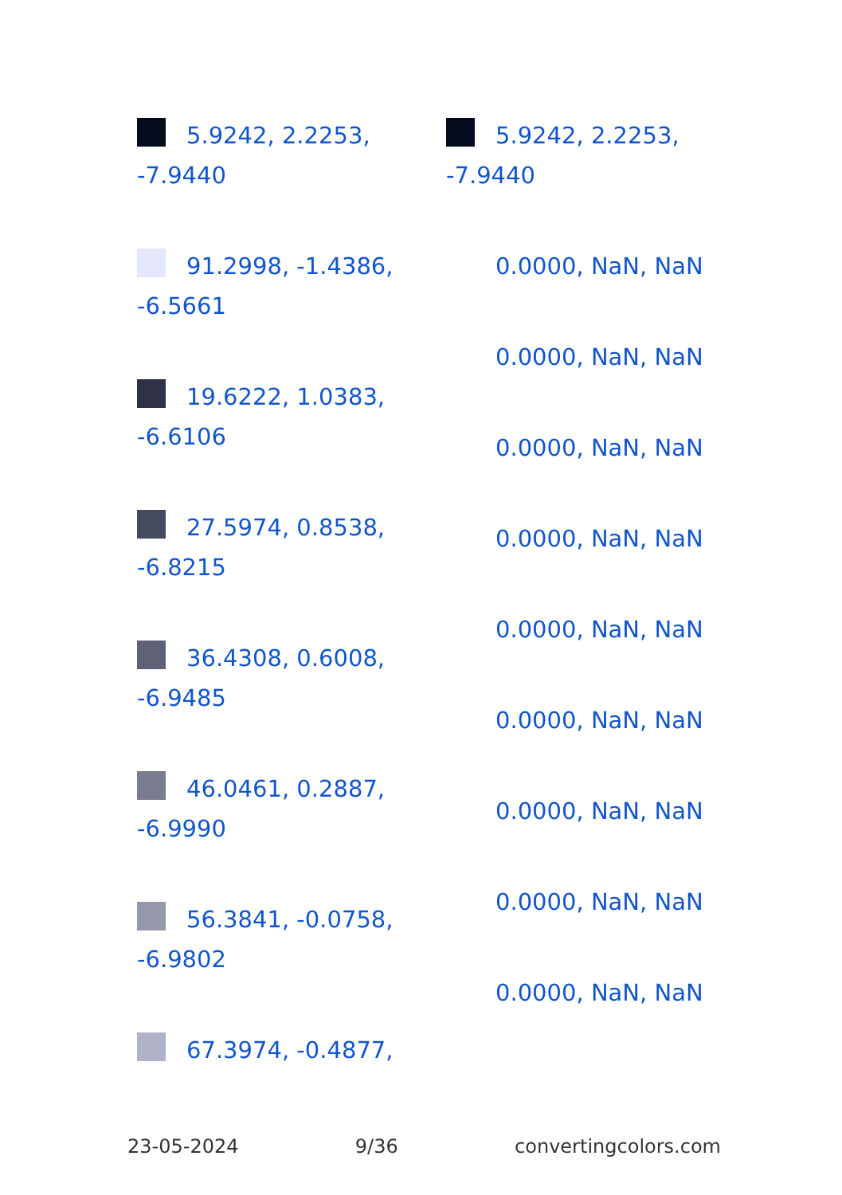5.9242, 2.2253, -7.9440
91.2998, -1.4386, -6.5661
19.6222, 1.0383, -6.6106
27.5974, 0.8538, -6.8215
36.4308, 0.6008, -6.9485
46.0461, 0.2887, -6.9990
56.3841, -0.0758, -6.9802
67.3974, -0.4877,
5.9242, 2.2253, -7.9440
0.0000, NaN, NaN
0.0000, NaN, NaN
0.0000, NaN, NaN
0.0000, NaN, NaN
0.0000, NaN, NaN
0.0000, NaN, NaN
0.0000, NaN, NaN
0.0000, NaN, NaN
0.0000, NaN, NaN
23-05-2024 9/36 convertingcolors.com